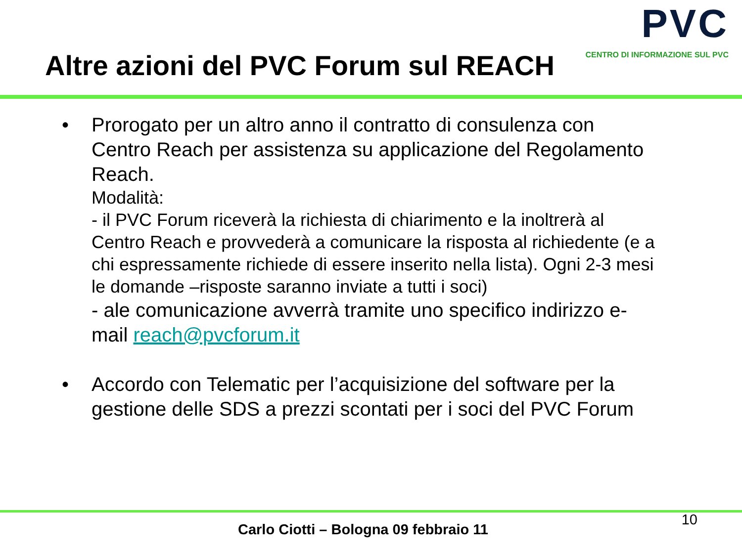Altre azioni del PVC Forum sul REACH
PVC
CENTRO DI INFORMAZIONE SUL PVC
• Prorogato per un altro anno il contratto di consulenza con Centro Reach per assistenza su applicazione del Regolamento Reach.
Modalità:
- il PVC Forum riceverà la richiesta di chiarimento e la inoltrerà al Centro Reach e provvederà a comunicare la risposta al richiedente (e a chi espressamente richiede di essere inserito nella lista). Ogni 2-3 mesi le domande –risposte saranno inviate a tutti i soci)
- ale comunicazione avverrà tramite uno specifico indirizzo e-mail reach@pvcforum.it
• Accordo con Telematic per l’acquisizione del software per la gestione delle SDS a prezzi scontati per i soci del PVC Forum
10
Carlo Ciotti – Bologna 09 febbraio 11